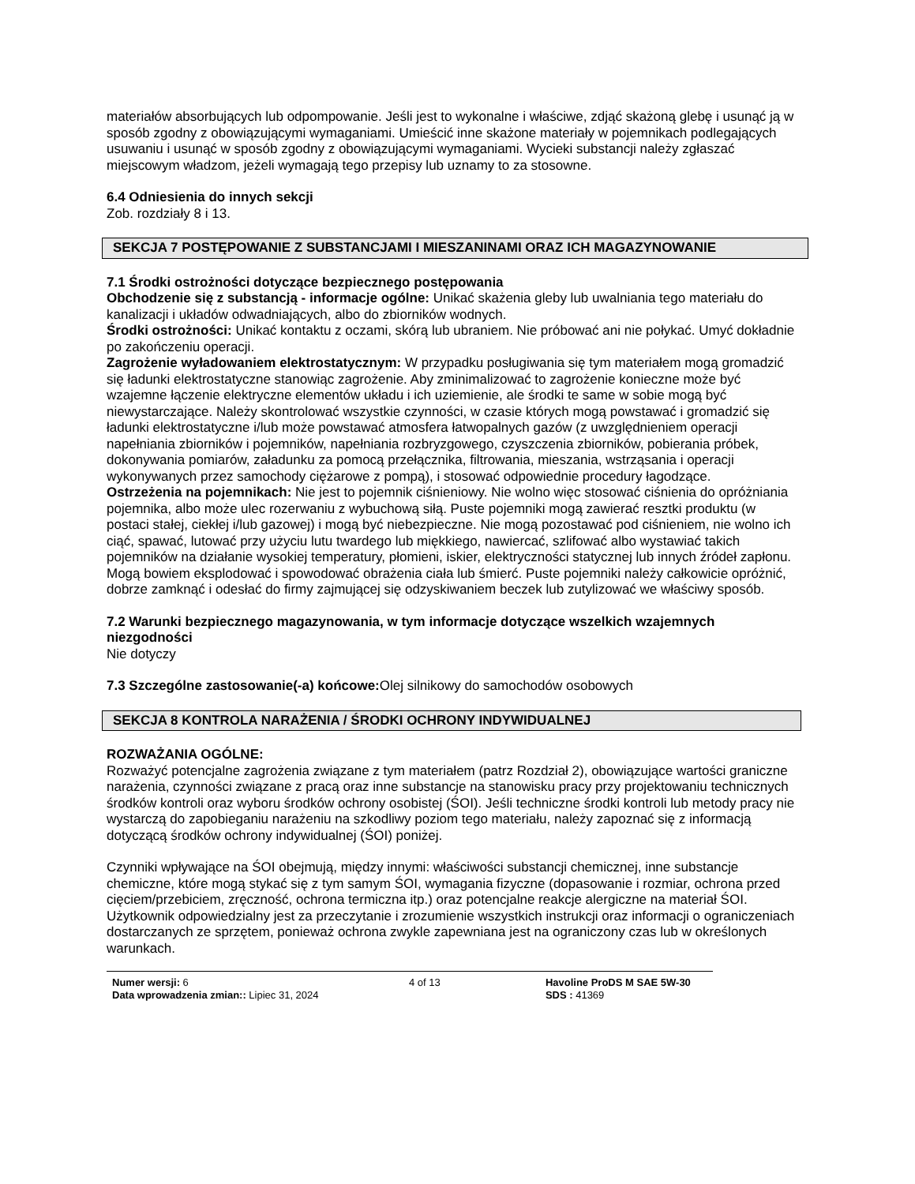materiałów absorbujących lub odpompowanie. Jeśli jest to wykonalne i właściwe, zdjąć skażoną glebę i usunąć ją w sposób zgodny z obowiązującymi wymaganiami. Umieścić inne skażone materiały w pojemnikach podlegających usuwaniu i usunąć w sposób zgodny z obowiązującymi wymaganiami. Wycieki substancji należy zgłaszać miejscowym władzom, jeżeli wymagają tego przepisy lub uznamy to za stosowne.
6.4 Odniesienia do innych sekcji
Zob. rozdziały 8 i 13.
SEKCJA 7 POSTĘPOWANIE Z SUBSTANCJAMI I MIESZANINAMI ORAZ ICH MAGAZYNOWANIE
7.1 Środki ostrożności dotyczące bezpiecznego postępowania
Obchodzenie się z substancją - informacje ogólne: Unikać skażenia gleby lub uwalniania tego materiału do kanalizacji i układów odwadniających, albo do zbiorników wodnych.
Środki ostrożności: Unikać kontaktu z oczami, skórą lub ubraniem. Nie próbować ani nie połykać. Umyć dokładnie po zakończeniu operacji.
Zagrożenie wyładowaniem elektrostatycznym: W przypadku posługiwania się tym materiałem mogą gromadzić się ładunki elektrostatyczne stanowiąc zagrożenie. Aby zminimalizować to zagrożenie konieczne może być wzajemne łączenie elektryczne elementów układu i ich uziemienie, ale środki te same w sobie mogą być niewystarczające. Należy skontrolować wszystkie czynności, w czasie których mogą powstawać i gromadzić się ładunki elektrostatyczne i/lub może powstawać atmosfera łatwopalnych gazów (z uwzględnieniem operacji napełniania zbiorników i pojemników, napełniania rozbryzgowego, czyszczenia zbiorników, pobierania próbek, dokonywania pomiarów, załadunku za pomocą przełącznika, filtrowania, mieszania, wstrząsania i operacji wykonywanych przez samochody ciężarowe z pompą), i stosować odpowiednie procedury łagodzące.
Ostrzeżenia na pojemnikach: Nie jest to pojemnik ciśnieniowy. Nie wolno więc stosować ciśnienia do opróżniania pojemnika, albo może ulec rozerwaniu z wybuchową siłą. Puste pojemniki mogą zawierać resztki produktu (w postaci stałej, ciekłej i/lub gazowej) i mogą być niebezpieczne. Nie mogą pozostawać pod ciśnieniem, nie wolno ich ciąć, spawać, lutować przy użyciu lutu twardego lub miękkiego, nawiercać, szlifować albo wystawiać takich pojemników na działanie wysokiej temperatury, płomieni, iskier, elektryczności statycznej lub innych źródeł zapłonu. Mogą bowiem eksplodować i spowodować obrażenia ciała lub śmierć. Puste pojemniki należy całkowicie opróżnić, dobrze zamknąć i odesłać do firmy zajmującej się odzyskiwaniem beczek lub zutylizować we właściwy sposób.
7.2 Warunki bezpiecznego magazynowania, w tym informacje dotyczące wszelkich wzajemnych niezgodności
Nie dotyczy
7.3 Szczególne zastosowanie(-a) końcowe: Olej silnikowy do samochodów osobowych
SEKCJA 8 KONTROLA NARAŻENIA / ŚRODKI OCHRONY INDYWIDUALNEJ
ROZWAŻANIA OGÓLNE:
Rozważyć potencjalne zagrożenia związane z tym materiałem (patrz Rozdział 2), obowiązujące wartości graniczne narażenia, czynności związane z pracą oraz inne substancje na stanowisku pracy przy projektowaniu technicznych środków kontroli oraz wyboru środków ochrony osobistej (ŚOI). Jeśli techniczne środki kontroli lub metody pracy nie wystarczą do zapobieganiu narażeniu na szkodliwy poziom tego materiału, należy zapoznać się z informacją dotyczącą środków ochrony indywidualnej (ŚOI) poniżej.
Czynniki wpływające na ŚOI obejmują, między innymi: właściwości substancji chemicznej, inne substancje chemiczne, które mogą stykać się z tym samym ŚOI, wymagania fizyczne (dopasowanie i rozmiar, ochrona przed cięciem/przebiciem, zręczność, ochrona termiczna itp.) oraz potencjalne reakcje alergiczne na materiał ŚOI. Użytkownik odpowiedzialny jest za przeczytanie i zrozumienie wszystkich instrukcji oraz informacji o ograniczeniach dostarczanych ze sprzętem, ponieważ ochrona zwykle zapewniana jest na ograniczony czas lub w określonych warunkach.
Numer wersji: 6
Data wprowadzenia zmian:: Lipiec 31, 2024
4 of 13 Havoline ProDS M SAE 5W-30
SDS : 41369